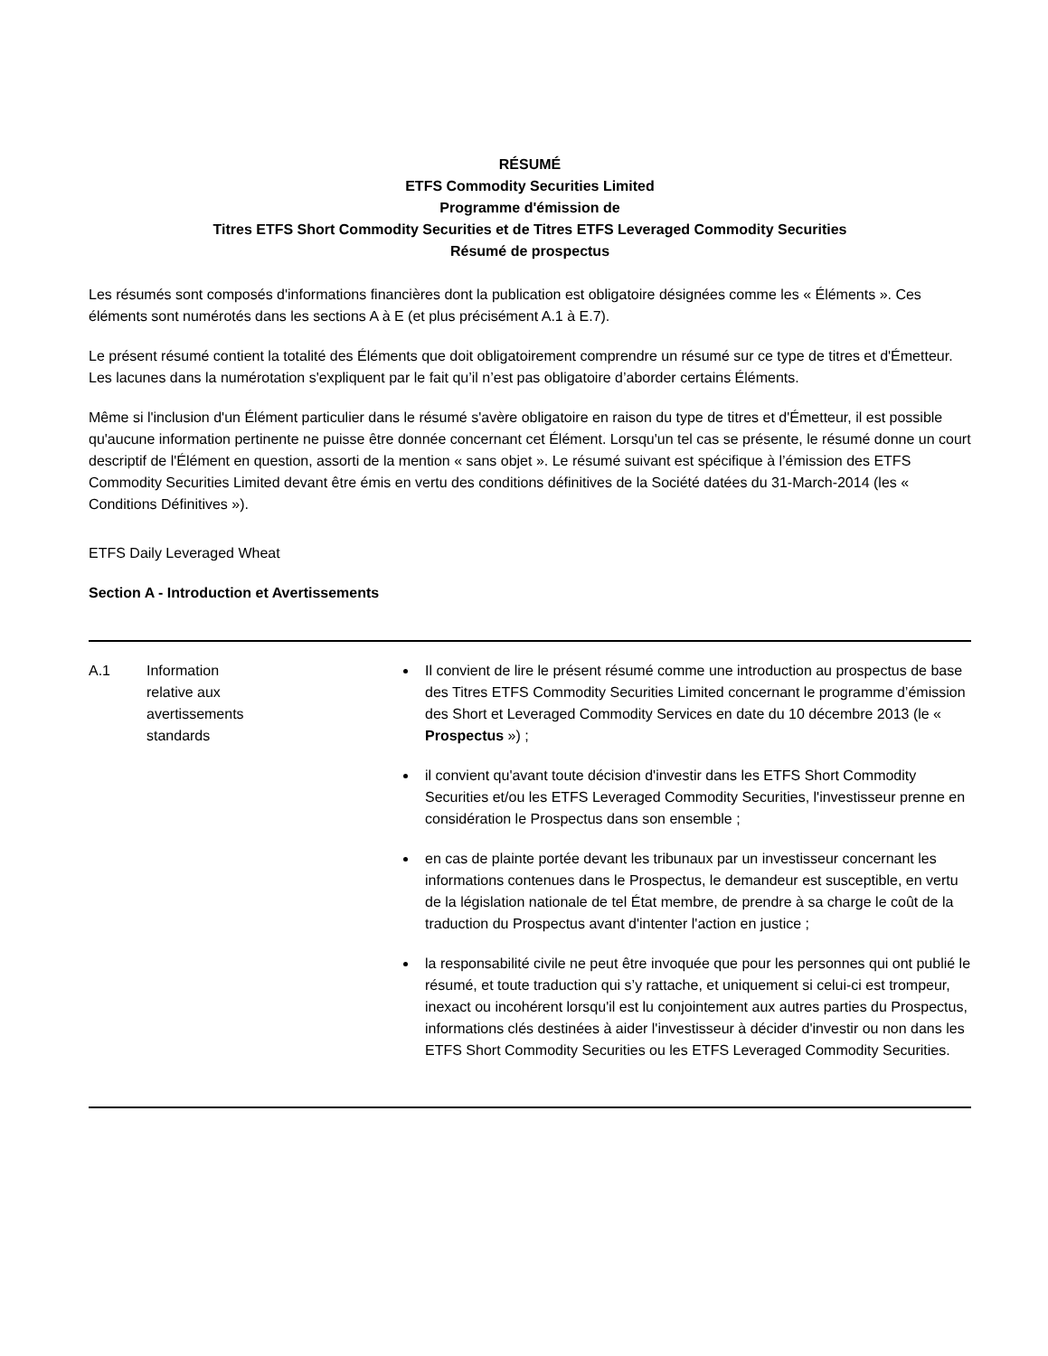RÉSUMÉ
ETFS Commodity Securities Limited
Programme d'émission de
Titres ETFS Short Commodity Securities et de Titres ETFS Leveraged Commodity Securities
Résumé de prospectus
Les résumés sont composés d'informations financières dont la publication est obligatoire désignées comme les « Éléments ». Ces éléments sont numérotés dans les sections A à E (et plus précisément A.1 à E.7).
Le présent résumé contient la totalité des Éléments que doit obligatoirement comprendre un résumé sur ce type de titres et d'Émetteur. Les lacunes dans la numérotation s'expliquent par le fait qu’il n’est pas obligatoire d’aborder certains Éléments.
Même si l'inclusion d'un Élément particulier dans le résumé s'avère obligatoire en raison du type de titres et d'Émetteur, il est possible qu'aucune information pertinente ne puisse être donnée concernant cet Élément. Lorsqu'un tel cas se présente, le résumé donne un court descriptif de l'Élément en question, assorti de la mention « sans objet ». Le résumé suivant est spécifique à l’émission des ETFS Commodity Securities Limited devant être émis en vertu des conditions définitives de la Société datées du 31-March-2014 (les « Conditions Définitives »).
ETFS Daily Leveraged Wheat
Section A - Introduction et Avertissements
| A.1 | Information relative aux avertissements standards | Il convient de lire le présent résumé comme une introduction au prospectus de base des Titres ETFS Commodity Securities Limited concernant le programme d’émission des Short et Leveraged Commodity Services en date du 10 décembre 2013 (le « Prospectus ») ; il convient qu'avant toute décision d'investir dans les ETFS Short Commodity Securities et/ou les ETFS Leveraged Commodity Securities, l'investisseur prenne en considération le Prospectus dans son ensemble ; en cas de plainte portée devant les tribunaux par un investisseur concernant les informations contenues dans le Prospectus, le demandeur est susceptible, en vertu de la législation nationale de tel État membre, de prendre à sa charge le coût de la traduction du Prospectus avant d'intenter l'action en justice ; la responsabilité civile ne peut être invoquée que pour les personnes qui ont publié le résumé, et toute traduction qui s’y rattache, et uniquement si celui-ci est trompeur, inexact ou incohérent lorsqu'il est lu conjointement aux autres parties du Prospectus, informations clés destinées à aider l'investisseur à décider d'investir ou non dans les ETFS Short Commodity Securities ou les ETFS Leveraged Commodity Securities. |